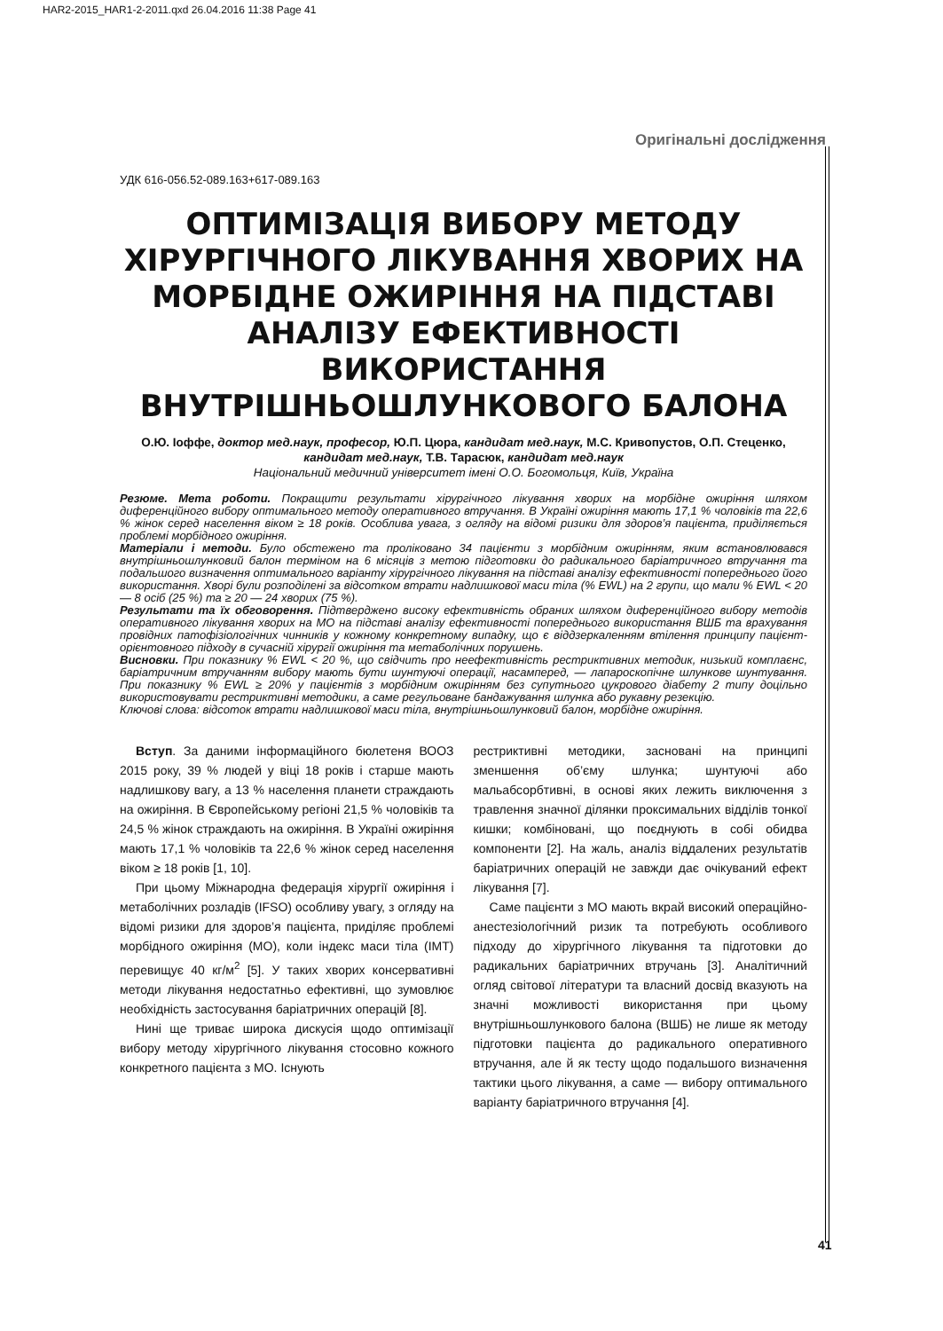HAR2-2015_HAR1-2-2011.qxd 26.04.2016 11:38 Page 41
Оригінальні дослідження
УДК 616-056.52-089.163+617-089.163
ОПТИМІЗАЦІЯ ВИБОРУ МЕТОДУ ХІРУРГІЧНОГО ЛІКУВАННЯ ХВОРИХ НА МОРБІДНЕ ОЖИРІННЯ НА ПІДСТАВІ АНАЛІЗУ ЕФЕКТИВНОСТІ ВИКОРИСТАННЯ ВНУТРІШНЬОШЛУНКОВОГО БАЛОНА
О.Ю. Іоффе, доктор мед.наук, професор, Ю.П. Цюра, кандидат мед.наук, М.С. Кривопустов, О.П. Стеценко, кандидат мед.наук, Т.В. Тарасюк, кандидат мед.наук
Національний медичний університет імені О.О. Богомольця, Київ, Україна
Резюме. Мета роботи. Покращити результати хірургічного лікування хворих на морбідне ожиріння шляхом диференційного вибору оптимального методу оперативного втручання. В Україні ожиріння мають 17,1 % чоловіків та 22,6 % жінок серед населення віком ≥ 18 років. Особлива увага, з огляду на відомі ризики для здоров’я пацієнта, приділяється проблемі морбідного ожиріння.
Матеріали і методи. Було обстежено та проліковано 34 пацієнти з морбідним ожирінням, яким встановлювався внутрішньошлунковий балон терміном на 6 місяців з метою підготовки до радикального баріатричного втручання та подальшого визначення оптимального варіанту хірургічного лікування на підставі аналізу ефективності попереднього його використання. Хворі були розподілені за відсотком втрати надлишкової маси тіла (% EWL) на 2 групи, що мали % EWL < 20 — 8 осіб (25 %) та ≥ 20 — 24 хворих (75 %).
Результати та їх обговорення. Підтверджено високу ефективність обраних шляхом диференційного вибору методів оперативного лікування хворих на МО на підставі аналізу ефективності попереднього використання ВШБ та врахування провідних патофізіологічних чинників у кожному конкретному випадку, що є віддзеркаленням втілення принципу пацієнт-орієнтовного підходу в сучасній хірургії ожиріння та метаболічних порушень.
Висновки. При показнику % EWL < 20 %, що свідчить про неефективність рестриктивних методик, низький комплаєнс, баріатричним втручанням вибору мають бути шунтуючі операції, насамперед, — лапароскопічне шлункове шунтування. При показнику % EWL ≥ 20% у пацієнтів з морбідним ожирінням без супутнього цукрового діабету 2 типу доцільно використовувати рестриктивні методики, а саме регульоване бандажування шлунка або рукавну резекцію.
Ключові слова: відсоток втрати надлишкової маси тіла, внутрішньошлунковий балон, морбідне ожиріння.
Вступ. За даними інформаційного бюлетеня ВООЗ 2015 року, 39 % людей у віці 18 років і старше мають надлишкову вагу, а 13 % населення планети страждають на ожиріння. В Європейському регіоні 21,5 % чоловіків та 24,5 % жінок страждають на ожиріння. В Україні ожиріння мають 17,1 % чоловіків та 22,6 % жінок серед населення віком ≥ 18 років [1, 10].
При цьому Міжнародна федерація хірургії ожиріння і метаболічних розладів (IFSO) особливу увагу, з огляду на відомі ризики для здоров’я пацієнта, приділяє проблемі морбідного ожиріння (МО), коли індекс маси тіла (ІМТ) перевищує 40 кг/м<sup>2</sup> [5]. У таких хворих консервативні методи лікування недостатньо ефективні, що зумовлює необхідність застосування баріатричних операцій [8].
Нині ще триває широка дискусія щодо оптимізації вибору методу хірургічного лікування стосовно кожного конкретного пацієнта з МО. Існують
рестриктивні методики, засновані на принципі зменшення об’єму шлунка; шунтуючі або мальабсорбтивні, в основі яких лежить виключення з травлення значної ділянки проксимальних відділів тонкої кишки; комбіновані, що поєднують в собі обидва компоненти [2]. На жаль, аналіз віддалених результатів баріатричних операцій не завжди дає очікуваний ефект лікування [7].
Саме пацієнти з МО мають вкрай високий операційно-анестезіологічний ризик та потребують особливого підходу до хірургічного лікування та підготовки до радикальних баріатричних втручань [3]. Аналітичний огляд світової літератури та власний досвід вказують на значні можливості використання при цьому внутрішньошлункового балона (ВШБ) не лише як методу підготовки пацієнта до радикального оперативного втручання, але й як тесту щодо подальшого визначення тактики цього лікування, а саме — вибору оптимального варіанту баріатричного втручання [4].
41